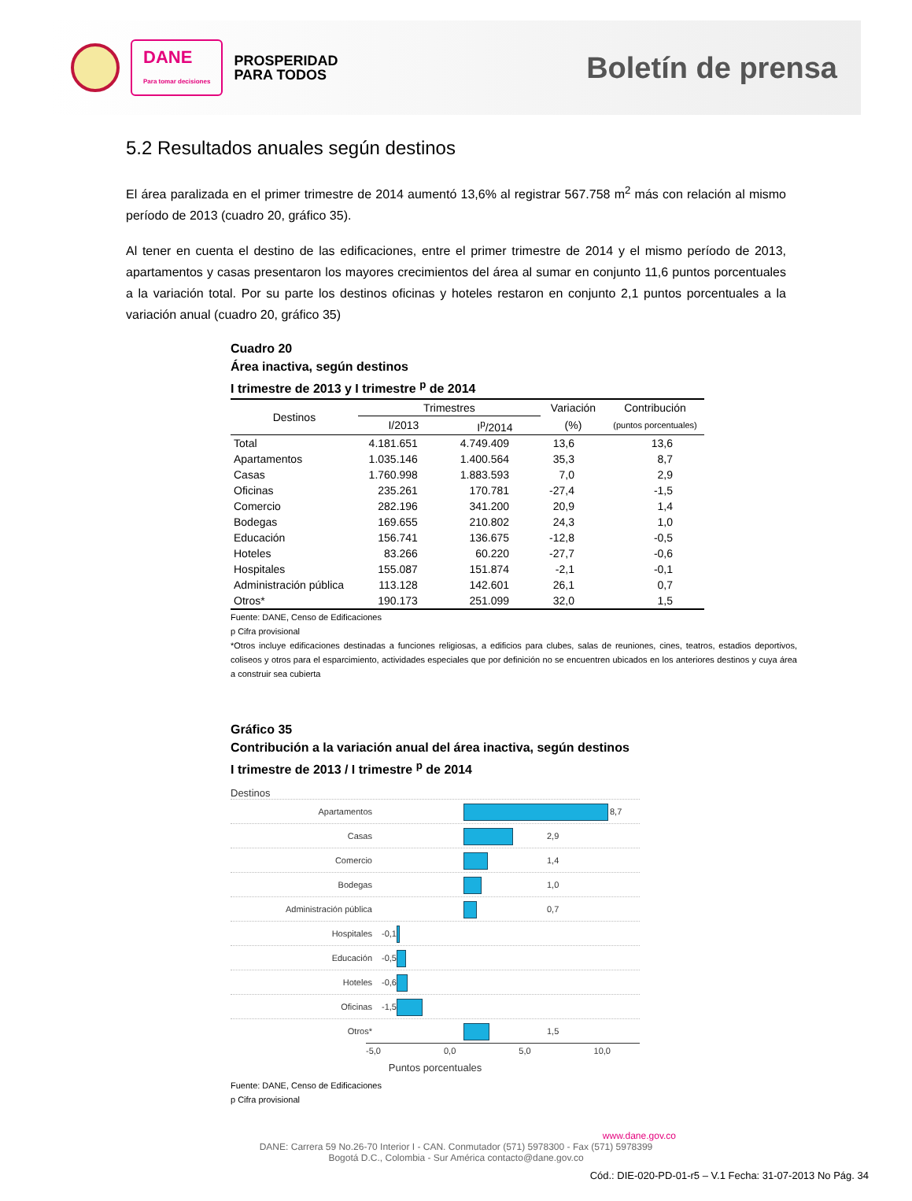DANE
Para tomar decisiones
PROSPERIDAD
PARA TODOS
Boletín de prensa
5.2 Resultados anuales según destinos
El área paralizada en el primer trimestre de 2014 aumentó 13,6% al registrar 567.758 m<sup>2</sup> más con relación al mismo período de 2013 (cuadro 20, gráfico 35).
Al tener en cuenta el destino de las edificaciones, entre el primer trimestre de 2014 y el mismo período de 2013, apartamentos y casas presentaron los mayores crecimientos del área al sumar en conjunto 11,6 puntos porcentuales a la variación total. Por su parte los destinos oficinas y hoteles restaron en conjunto 2,1 puntos porcentuales a la variación anual (cuadro 20, gráfico 35)
Cuadro 20
Área inactiva, según destinos
I trimestre de 2013 y I trimestre <sup>p</sup> de 2014
| Destinos | Trimestres | | Variación | Contribución |
| --- | --- | --- | --- | --- |
| | I/2013 | I<sup>p</sup>/2014 | (%) | (puntos porcentuales) |
| Total | 4.181.651 | 4.749.409 | 13,6 | 13,6 |
| Apartamentos | 1.035.146 | 1.400.564 | 35,3 | 8,7 |
| Casas | 1.760.998 | 1.883.593 | 7,0 | 2,9 |
| Oficinas | 235.261 | 170.781 | -27,4 | -1,5 |
| Comercio | 282.196 | 341.200 | 20,9 | 1,4 |
| Bodegas | 169.655 | 210.802 | 24,3 | 1,0 |
| Educación | 156.741 | 136.675 | -12,8 | -0,5 |
| Hoteles | 83.266 | 60.220 | -27,7 | -0,6 |
| Hospitales | 155.087 | 151.874 | -2,1 | -0,1 |
| Administración pública | 113.128 | 142.601 | 26,1 | 0,7 |
| Otros* | 190.173 | 251.099 | 32,0 | 1,5 |
Fuente: DANE, Censo de Edificaciones
p Cifra provisional
*Otros incluye edificaciones destinadas a funciones religiosas, a edificios para clubes, salas de reuniones, cines, teatros, estadios deportivos, coliseos y otros para el esparcimiento, actividades especiales que por definición no se encuentren ubicados en los anteriores destinos y cuya área a construir sea cubierta
Gráfico 35
Contribución a la variación anual del área inactiva, según destinos
I trimestre de 2013 / I trimestre <sup>p</sup> de 2014
Destinos
Apartamentos 8,7
Casas 2,9
Comercio 1,4
Bodegas 1,0
Administración pública 0,7
Hospitales -0,1
Educación -0,5
Hoteles -0,6
Oficinas -1,5
Otros* 1,5
-5,0 0,0 5,0 10,0
Puntos porcentuales
Fuente: DANE, Censo de Edificaciones
p Cifra provisional
www.dane.gov.co
DANE: Carrera 59 No.26-70 Interior I - CAN. Conmutador (571) 5978300 - Fax (571) 5978399
Bogotá D.C., Colombia - Sur América contacto@dane.gov.co
Cód.: DIE-020-PD-01-r5 – V.1 Fecha: 31-07-2013 No Pág. 34